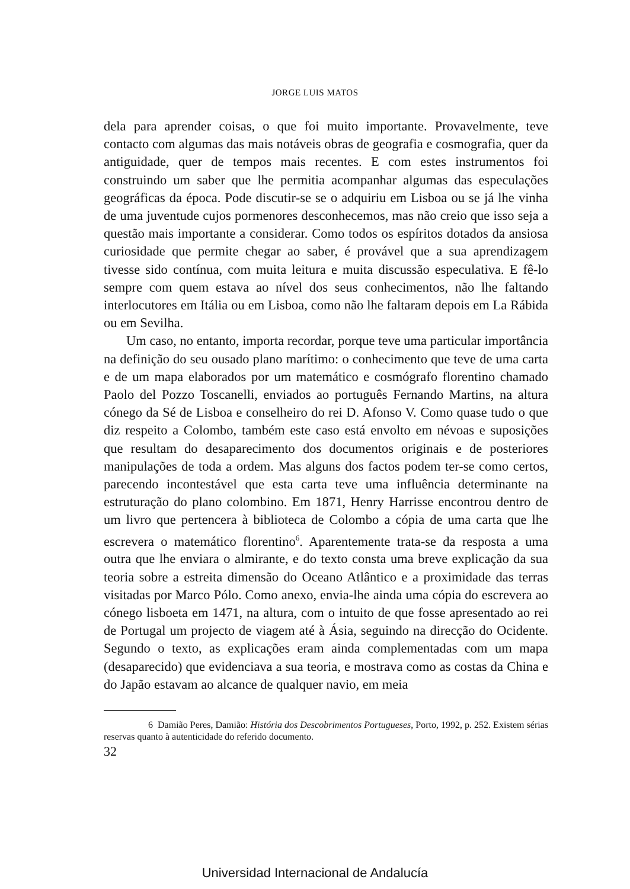JORGE LUIS MATOS
dela para aprender coisas, o que foi muito importante. Provavelmente, teve contacto com algumas das mais notáveis obras de geografia e cosmografia, quer da antiguidade, quer de tempos mais recentes. E com estes instrumentos foi construindo um saber que lhe permitia acompanhar algumas das especulações geográficas da época. Pode discutir-se se o adquiriu em Lisboa ou se já lhe vinha de uma juventude cujos pormenores desconhecemos, mas não creio que isso seja a questão mais importante a considerar. Como todos os espíritos dotados da ansiosa curiosidade que permite chegar ao saber, é provável que a sua aprendizagem tivesse sido contínua, com muita leitura e muita discussão especulativa. E fê-lo sempre com quem estava ao nível dos seus conhecimentos, não lhe faltando interlocutores em Itália ou em Lisboa, como não lhe faltaram depois em La Rábida ou em Sevilha.
Um caso, no entanto, importa recordar, porque teve uma particular importância na definição do seu ousado plano marítimo: o conhecimento que teve de uma carta e de um mapa elaborados por um matemático e cosmógrafo florentino chamado Paolo del Pozzo Toscanelli, enviados ao português Fernando Martins, na altura cónego da Sé de Lisboa e conselheiro do rei D. Afonso V. Como quase tudo o que diz respeito a Colombo, também este caso está envolto em névoas e suposições que resultam do desaparecimento dos documentos originais e de posteriores manipulações de toda a ordem. Mas alguns dos factos podem ter-se como certos, parecendo incontestável que esta carta teve uma influência determinante na estruturação do plano colombino. Em 1871, Henry Harrisse encontrou dentro de um livro que pertencera à biblioteca de Colombo a cópia de uma carta que lhe escrevera o matemático florentino<sup>6</sup>. Aparentemente trata-se da resposta a uma outra que lhe enviara o almirante, e do texto consta uma breve explicação da sua teoria sobre a estreita dimensão do Oceano Atlântico e a proximidade das terras visitadas por Marco Pólo. Como anexo, envia-lhe ainda uma cópia do escrevera ao cónego lisboeta em 1471, na altura, com o intuito de que fosse apresentado ao rei de Portugal um projecto de viagem até à Ásia, seguindo na direcção do Ocidente. Segundo o texto, as explicações eram ainda complementadas com um mapa (desaparecido) que evidenciava a sua teoria, e mostrava como as costas da China e do Japão estavam ao alcance de qualquer navio, em meia
6 Damião Peres, Damião: História dos Descobrimentos Portugueses, Porto, 1992, p. 252. Existem sérias reservas quanto à autenticidade do referido documento.
32
Universidad Internacional de Andalucía